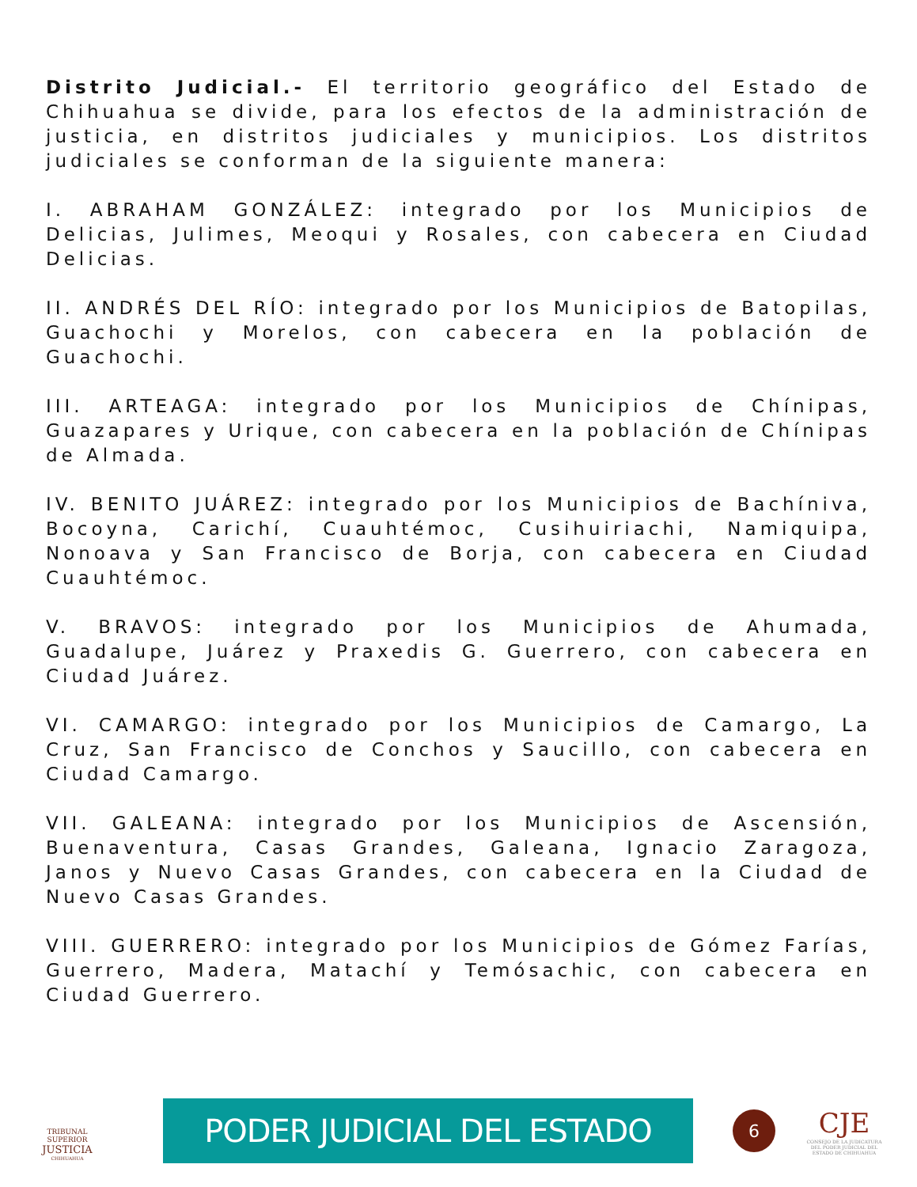Distrito Judicial.- El territorio geográfico del Estado de Chihuahua se divide, para los efectos de la administración de justicia, en distritos judiciales y municipios. Los distritos judiciales se conforman de la siguiente manera:
I. ABRAHAM GONZÁLEZ: integrado por los Municipios de Delicias, Julimes, Meoqui y Rosales, con cabecera en Ciudad Delicias.
II. ANDRÉS DEL RÍO: integrado por los Municipios de Batopilas, Guachochi y Morelos, con cabecera en la población de Guachochi.
III. ARTEAGA: integrado por los Municipios de Chínipas, Guazapares y Urique, con cabecera en la población de Chínipas de Almada.
IV. BENITO JUÁREZ: integrado por los Municipios de Bachíniva, Bocoyna, Carichí, Cuauhtémoc, Cusihuiriachi, Namiquipa, Nonoava y San Francisco de Borja, con cabecera en Ciudad Cuauhtémoc.
V. BRAVOS: integrado por los Municipios de Ahumada, Guadalupe, Juárez y Praxedis G. Guerrero, con cabecera en Ciudad Juárez.
VI. CAMARGO: integrado por los Municipios de Camargo, La Cruz, San Francisco de Conchos y Saucillo, con cabecera en Ciudad Camargo.
VII. GALEANA: integrado por los Municipios de Ascensión, Buenaventura, Casas Grandes, Galeana, Ignacio Zaragoza, Janos y Nuevo Casas Grandes, con cabecera en la Ciudad de Nuevo Casas Grandes.
VIII. GUERRERO: integrado por los Municipios de Gómez Farías, Guerrero, Madera, Matachí y Temósachic, con cabecera en Ciudad Guerrero.
TRIBUNAL SUPERIOR
JUSTICIA
CHIHUAHUA
PODER JUDICIAL DEL ESTADO
6
CJE
CONSEJO DE LA JUDICATURA DEL PODER JUDICIAL DEL ESTADO DE CHIHUAHUA